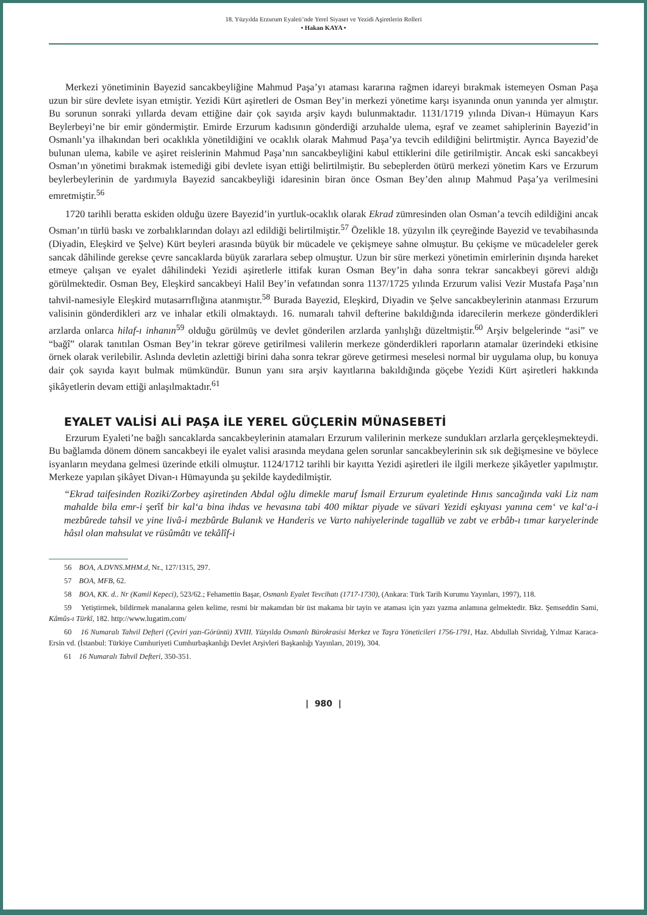18. Yüzyılda Erzurum Eyaleti’nde Yerel Siyaset ve Yezidi Aşiretlerin Rolleri
• Hakan KAYA •
Merkezi yönetiminin Bayezid sancakbeyliğine Mahmud Paşa’yı ataması kararına rağmen idareyi bırakmak istemeyen Osman Paşa uzun bir süre devlete isyan etmiştir. Yezidi Kürt aşiretleri de Osman Bey’in merkezi yönetime karşı isyanında onun yanında yer almıştır. Bu sorunun sonraki yıllarda devam ettiğine dair çok sayıda arşiv kaydı bulunmaktadır. 1131/1719 yılında Divan-ı Hümayun Kars Beylerbeyi’ne bir emir göndermiştir. Emirde Erzurum kadısının gönderdiği arzuhalde ulema, eşraf ve zeamet sahiplerinin Bayezid’in Osmanlı’ya ilhakından beri ocaklıkla yönetildiğini ve ocaklık olarak Mahmud Paşa’ya tevcih edildiğini belirtmiştir. Ayrıca Bayezid’de bulunan ulema, kabile ve aşiret reislerinin Mahmud Paşa’nın sancakbeyliğini kabul ettiklerini dile getirilmiştir. Ancak eski sancakbeyi Osman’ın yönetimi bırakmak istemediği gibi devlete isyan ettiği belirtilmiştir. Bu sebeplerden ötürü merkezi yönetim Kars ve Erzurum beylerbeylerinin de yardımıyla Bayezid sancakbeyliği idaresinin biran önce Osman Bey’den alınıp Mahmud Paşa’ya verilmesini emretmiştir.<sup>56</sup>
1720 tarihli beratta eskiden olduğu üzere Bayezid’in yurtluk-ocaklık olarak Ekrad zümresinden olan Osman’a tevcih edildiğini ancak Osman’ın türlü baskı ve zorbalıklarından dolayı azl edildiği belirtilmiştir.<sup>57</sup> Özelikle 18. yüzyılın ilk çeyreğinde Bayezid ve tevabihasında (Diyadin, Eleşkird ve Şelve) Kürt beyleri arasında büyük bir mücadele ve çekişmeye sahne olmuştur. Bu çekişme ve mücadeleler gerek sancak dâhilinde gerekse çevre sancaklarda büyük zararlara sebep olmuştur. Uzun bir süre merkezi yönetimin emirlerinin dışında hareket etmeye çalışan ve eyalet dâhilindeki Yezidi aşiretlerle ittifak kuran Osman Bey’in daha sonra tekrar sancakbeyi görevi aldığı görülmektedir. Osman Bey, Eleşkird sancakbeyi Halil Bey’in vefatından sonra 1137/1725 yılında Erzurum valisi Vezir Mustafa Paşa’nın tahvil-namesiyle Eleşkird mutasarrıflığına atanmıştır.<sup>58</sup> Burada Bayezid, Eleşkird, Diyadin ve Şelve sancakbeylerinin atanması Erzurum valisinin gönderdikleri arz ve inhalar etkili olmaktaydı. 16. numaralı tahvil defterine bakıldığında idarecilerin merkeze gönderdikleri arzlarda onlarca hilaf-ı inhanın<sup>59</sup> olduğu görülmüş ve devlet gönderilen arzlarda yanlışlığı düzeltmiştir.<sup>60</sup> Arşiv belgelerinde “asi” ve “bağî” olarak tanıtılan Osman Bey’in tekrar göreve getirilmesi valilerin merkeze gönderdikleri raporların atamalar üzerindeki etkisine örnek olarak verilebilir. Aslında devletin azlettiği birini daha sonra tekrar göreve getirmesi meselesi normal bir uygulama olup, bu konuya dair çok sayıda kayıt bulmak mümkündür. Bunun yanı sıra arşiv kayıtlarına bakıldığında göçebe Yezidi Kürt aşiretleri hakkında şikâyetlerin devam ettiği anlaşılmaktadır.<sup>61</sup>
EYALET VALİSİ ALİ PAŞA İLE YEREL GÜÇLERİN MÜNASEBETİ
Erzurum Eyaleti’ne bağlı sancaklarda sancakbeylerinin atamaları Erzurum valilerinin merkeze sundukları arzlarla gerçekleşmekteydi. Bu bağlamda dönem dönem sancakbeyi ile eyalet valisi arasında meydana gelen sorunlar sancakbeylerinin sık sık değişmesine ve böylece isyanların meydana gelmesi üzerinde etkili olmuştur. 1124/1712 tarihli bir kayıtta Yezidi aşiretleri ile ilgili merkeze şikâyetler yapılmıştır. Merkeze yapılan şikâyet Divan-ı Hümayunda şu şekilde kaydedilmiştir.
“Ekrad taifesinden Roziki/Zorbey aşiretinden Abdal oğlu dimekle maruf İsmail Erzurum eyaletinde Hınıs sancağında vaki Liz nam mahalde bila emr-i şerîf bir kal‘a bina ihdas ve hevasına tabi 400 miktar piyade ve süvari Yezidi eşkıyası yanına cem‘ ve kal‘a-i mezbûrede tahsil ve yine livâ-i mezbûrde Bulanık ve Handeris ve Varto nahiyelerinde tagallüb ve zabt ve erbâb-ı tımar karyelerinde hâsıl olan mahsulat ve rüsûmâtı ve tekâlîf-i
56 BOA, A.DVNS.MHM.d, Nr., 127/1315, 297.
57 BOA, MFB, 62.
58 BOA, KK. d.. Nr (Kamil Kepeci), 523/62.; Fehamettin Başar, Osmanlı Eyalet Tevcihatı (1717-1730), (Ankara: Türk Tarih Kurumu Yayınları, 1997), 118.
59 Yetiştirmek, bildirmek manalarına gelen kelime, resmi bir makamdan bir üst makama bir tayin ve ataması için yazı yazma anlamına gelmektedir. Bkz. Şemseddin Sami, Kâmûs-ı Türkî, 182. http://www.lugatim.com/
60 16 Numaralı Tahvil Defteri (Çeviri yazı-Görüntü) XVIII. Yüzyılda Osmanlı Bürokrasisi Merkez ve Taşra Yöneticileri 1756-1791, Haz. Abdullah Sivridağ, Yılmaz Karaca-Ersin vd. (İstanbul: Türkiye Cumhuriyeti Cumhurbaşkanlığı Devlet Arşivleri Başkanlığı Yayınları, 2019), 304.
61 16 Numaralı Tahvil Defteri, 350-351.
| 980 |